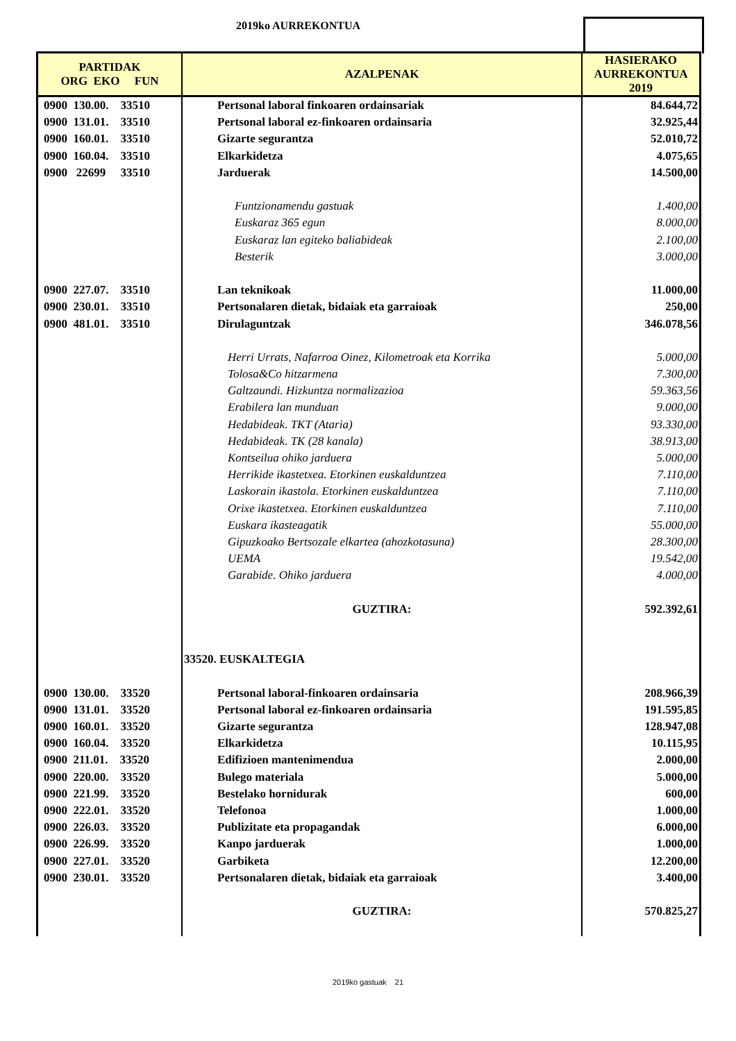2019ko AURREKONTUA
| PARTIDAK ORG EKO FUN | AZALPENAK | HASIERAKO AURREKONTUA 2019 |
| --- | --- | --- |
| 0900 130.00. 33510 | Pertsonal laboral finkoaren ordainsariak | 84.644,72 |
| 0900 131.01. 33510 | Pertsonal laboral ez-finkoaren ordainsaria | 32.925,44 |
| 0900 160.01. 33510 | Gizarte segurantza | 52.010,72 |
| 0900 160.04. 33510 | Elkarkidetza | 4.075,65 |
| 0900 22699 33510 | Jarduerak | 14.500,00 |
| | Funtzionamendu gastuak | 1.400,00 |
| | Euskaraz 365 egun | 8.000,00 |
| | Euskaraz lan egiteko baliabideak | 2.100,00 |
| | Besterik | 3.000,00 |
| 0900 227.07. 33510 | Lan teknikoak | 11.000,00 |
| 0900 230.01. 33510 | Pertsonalaren dietak, bidaiak eta garraioak | 250,00 |
| 0900 481.01. 33510 | Dirulaguntzak | 346.078,56 |
| | Herri Urrats, Nafarroa Oinez, Kilometroak eta Korrika | 5.000,00 |
| | Tolosa&Co hitzarmena | 7.300,00 |
| | Galtzaundi. Hizkuntza normalizazioa | 59.363,56 |
| | Erabilera lan munduan | 9.000,00 |
| | Hedabideak. TKT (Ataria) | 93.330,00 |
| | Hedabideak. TK (28 kanala) | 38.913,00 |
| | Kontseilua ohiko jarduera | 5.000,00 |
| | Herrikide ikastetxea. Etorkinen euskalduntzea | 7.110,00 |
| | Laskorain ikastola. Etorkinen euskalduntzea | 7.110,00 |
| | Orixe ikastetxea. Etorkinen euskalduntzea | 7.110,00 |
| | Euskara ikasteagatik | 55.000,00 |
| | Gipuzkoako Bertsozale elkartea (ahozkotasuna) | 28.300,00 |
| | UEMA | 19.542,00 |
| | Garabide. Ohiko jarduera | 4.000,00 |
| | GUZTIRA: | 592.392,61 |
| | 33520. EUSKALTEGIA | |
| 0900 130.00. 33520 | Pertsonal laboral-finkoaren ordainsaria | 208.966,39 |
| 0900 131.01. 33520 | Pertsonal laboral ez-finkoaren ordainsaria | 191.595,85 |
| 0900 160.01. 33520 | Gizarte segurantza | 128.947,08 |
| 0900 160.04. 33520 | Elkarkidetza | 10.115,95 |
| 0900 211.01. 33520 | Edifizioen mantenimendua | 2.000,00 |
| 0900 220.00. 33520 | Bulego materiala | 5.000,00 |
| 0900 221.99. 33520 | Bestelako hornidurak | 600,00 |
| 0900 222.01. 33520 | Telefonoa | 1.000,00 |
| 0900 226.03. 33520 | Publizitate eta propagandak | 6.000,00 |
| 0900 226.99. 33520 | Kanpo jarduerak | 1.000,00 |
| 0900 227.01. 33520 | Garbiketa | 12.200,00 |
| 0900 230.01. 33520 | Pertsonalaren dietak, bidaiak eta garraioak | 3.400,00 |
| | GUZTIRA: | 570.825,27 |
2019ko gastuak 21